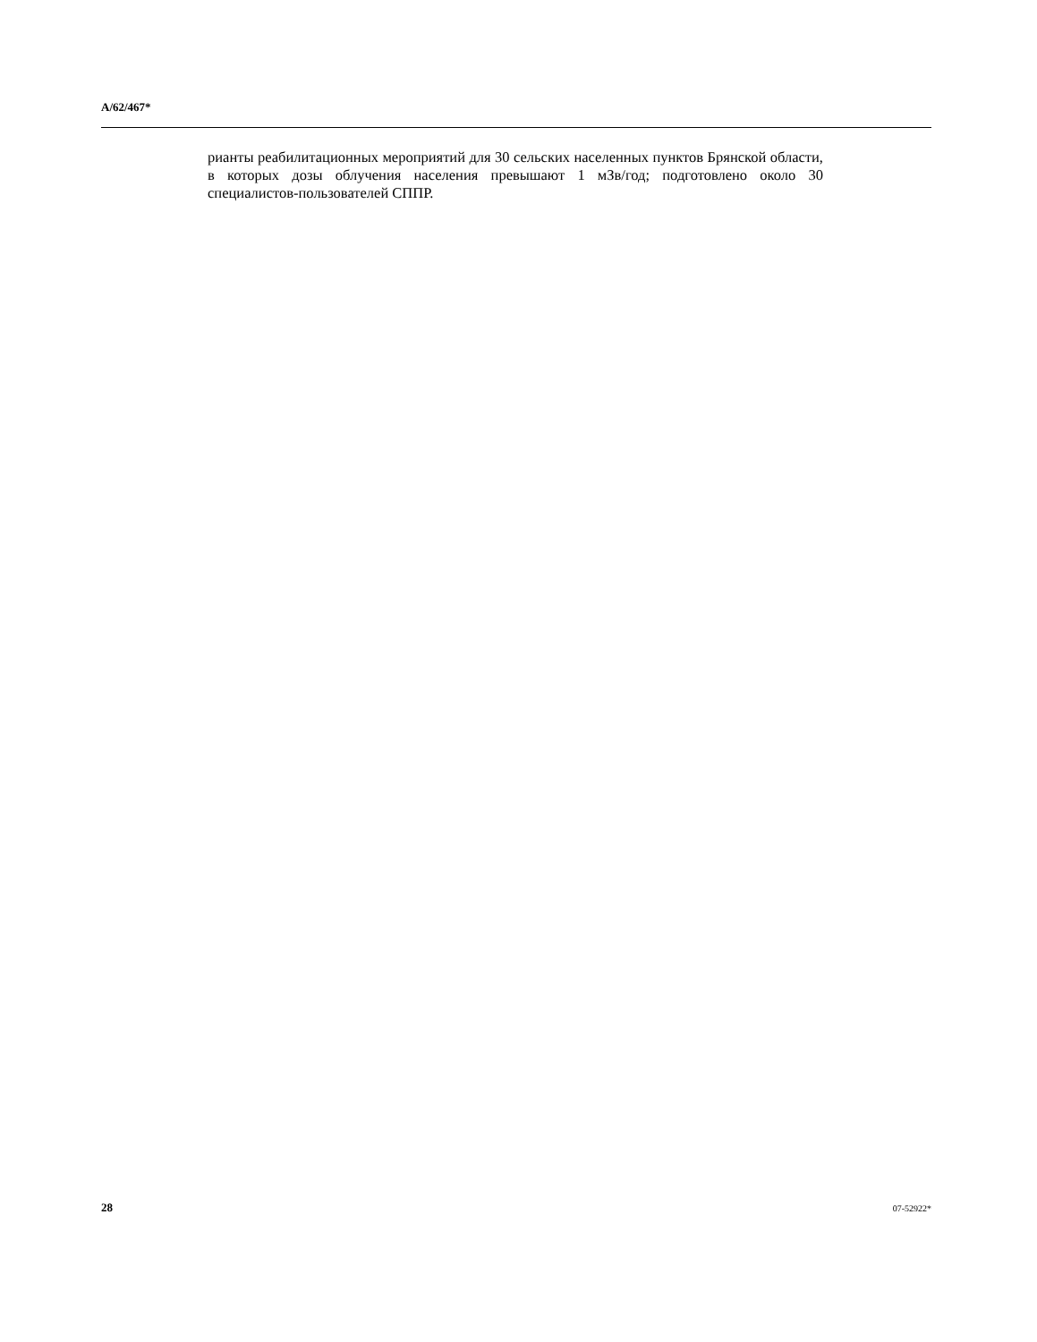A/62/467*
рианты реабилитационных мероприятий для 30 сельских населенных пунктов Брянской области, в которых дозы облучения населения превышают 1 мЗв/год; подготовлено около 30 специалистов-пользователей СППР.
28 07-52922*